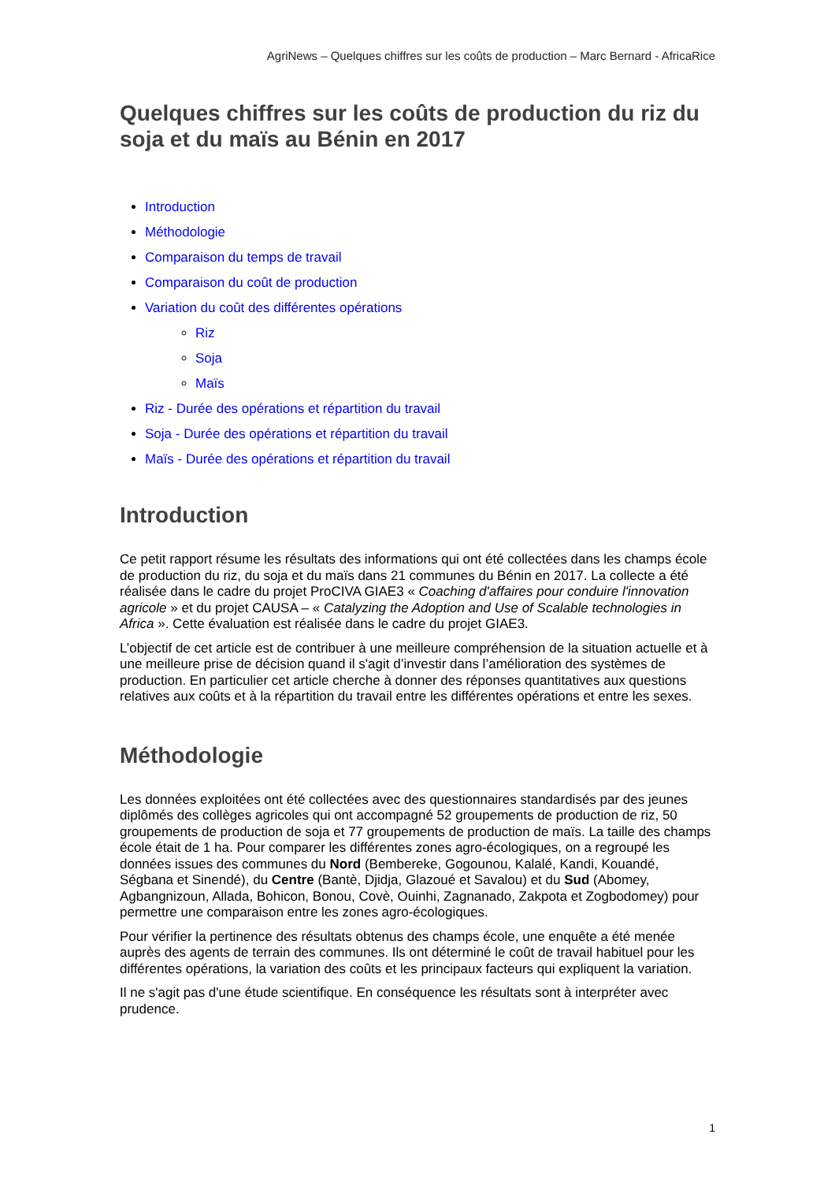AgriNews – Quelques chiffres sur les coûts de production – Marc Bernard - AfricaRice
Quelques chiffres sur les coûts de production du riz du soja et du maïs au Bénin en 2017
Introduction
Méthodologie
Comparaison du temps de travail
Comparaison du coût de production
Variation du coût des différentes opérations
Riz
Soja
Maïs
Riz - Durée des opérations et répartition du travail
Soja - Durée des opérations et répartition du travail
Maïs - Durée des opérations et répartition du travail
Introduction
Ce petit rapport résume les résultats des informations qui ont été collectées dans les champs école de production du riz, du soja et du maïs dans 21 communes du Bénin en 2017. La collecte a été réalisée dans le cadre du projet ProCIVA GIAE3 « Coaching d'affaires pour conduire l'innovation agricole » et du projet CAUSA – « Catalyzing the Adoption and Use of Scalable technologies in Africa ». Cette évaluation est réalisée dans le cadre du projet GIAE3.
L’objectif de cet article est de contribuer à une meilleure compréhension de la situation actuelle et à une meilleure prise de décision quand il s'agit d’investir dans l’amélioration des systèmes de production. En particulier cet article cherche à donner des réponses quantitatives aux questions relatives aux coûts et à la répartition du travail entre les différentes opérations et entre les sexes.
Méthodologie
Les données exploitées ont été collectées avec des questionnaires standardisés par des jeunes diplômés des collèges agricoles qui ont accompagné 52 groupements de production de riz, 50 groupements de production de soja et 77 groupements de production de maïs. La taille des champs école était de 1 ha. Pour comparer les différentes zones agro-écologiques, on a regroupé les données issues des communes du Nord (Bembereke, Gogounou, Kalalé, Kandi, Kouandé, Ségbana et Sinendé), du Centre (Bantè, Djidja, Glazoué et Savalou) et du Sud (Abomey, Agbangnizoun, Allada, Bohicon, Bonou, Covè, Ouinhi, Zagnanado, Zakpota et Zogbodomey) pour permettre une comparaison entre les zones agro-écologiques.
Pour vérifier la pertinence des résultats obtenus des champs école, une enquête a été menée auprès des agents de terrain des communes. Ils ont déterminé le coût de travail habituel pour les différentes opérations, la variation des coûts et les principaux facteurs qui expliquent la variation.
Il ne s'agit pas d'une étude scientifique. En conséquence les résultats sont à interpréter avec prudence.
1